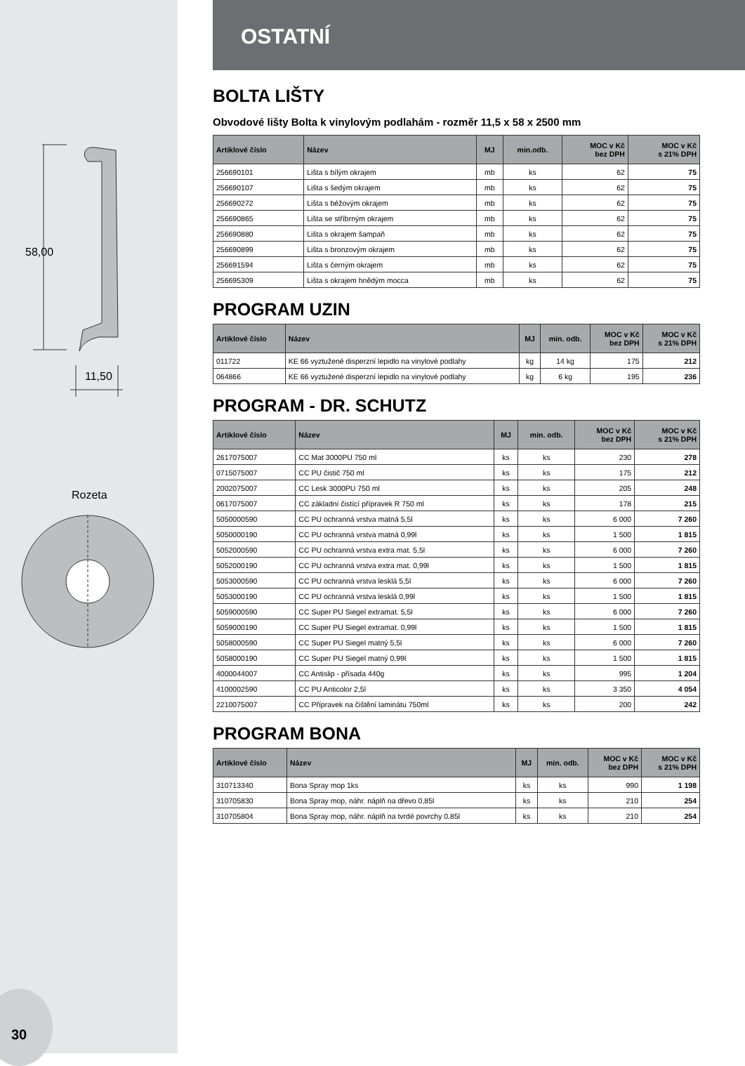58,00
11,50
Rozeta
30
OSTATNÍ
BOLTA LIŠTY
Obvodové lišty Bolta k vinylovým podlahám - rozměr 11,5 x 58 x 2500 mm
| Artiklové číslo | Název | MJ | min.odb. | MOC v Kč bez DPH | MOC v Kč s 21% DPH |
| --- | --- | --- | --- | --- | --- |
| 256690101 | Lišta s bílým okrajem | mb | ks | 62 | 75 |
| 256690107 | Lišta s šedým okrajem | mb | ks | 62 | 75 |
| 256690272 | Lišta s béžovým okrajem | mb | ks | 62 | 75 |
| 256690865 | Lišta se stříbrným okrajem | mb | ks | 62 | 75 |
| 256690880 | Lišta s okrajem šampaň | mb | ks | 62 | 75 |
| 256690899 | Lišta s bronzovým okrajem | mb | ks | 62 | 75 |
| 256691594 | Lišta s černým okrajem | mb | ks | 62 | 75 |
| 256695309 | Lišta s okrajem hnědým mocca | mb | ks | 62 | 75 |
PROGRAM UZIN
| Artiklové číslo | Název | MJ | min. odb. | MOC v Kč bez DPH | MOC v Kč s 21% DPH |
| --- | --- | --- | --- | --- | --- |
| 011722 | KE 66 vyztužené disperzní lepidlo na vinylové podlahy | kg | 14 kg | 175 | 212 |
| 064866 | KE 66 vyztužené disperzní lepidlo na vinylové podlahy | kg | 6 kg | 195 | 236 |
PROGRAM - DR. SCHUTZ
| Artiklové číslo | Název | MJ | min. odb. | MOC v Kč bez DPH | MOC v Kč s 21% DPH |
| --- | --- | --- | --- | --- | --- |
| 2617075007 | CC Mat 3000PU 750 ml | ks | ks | 230 | 278 |
| 0715075007 | CC PU čistič 750 ml | ks | ks | 175 | 212 |
| 2002075007 | CC Lesk 3000PU 750 ml | ks | ks | 205 | 248 |
| 0617075007 | CC základní čistící přípravek R 750 ml | ks | ks | 178 | 215 |
| 5050000590 | CC PU ochranná vrstva matná 5,5l | ks | ks | 6 000 | 7 260 |
| 5050000190 | CC PU ochranná vrstva matná 0,99l | ks | ks | 1 500 | 1 815 |
| 5052000590 | CC PU ochranná vrstva extra mat. 5,5l | ks | ks | 6 000 | 7 260 |
| 5052000190 | CC PU ochranná vrstva extra mat. 0,99l | ks | ks | 1 500 | 1 815 |
| 5053000590 | CC PU ochranná vrstva lesklá 5,5l | ks | ks | 6 000 | 7 260 |
| 5053000190 | CC PU ochranná vrstva lesklá 0,99l | ks | ks | 1 500 | 1 815 |
| 5059000590 | CC Super PU Siegel extramat. 5,5l | ks | ks | 6 000 | 7 260 |
| 5059000190 | CC Super PU Siegel extramat. 0,99l | ks | ks | 1 500 | 1 815 |
| 5058000590 | CC Super PU Siegel matný 5,5l | ks | ks | 6 000 | 7 260 |
| 5058000190 | CC Super PU Siegel matný 0,99l | ks | ks | 1 500 | 1 815 |
| 4000044007 | CC Antislip - přísada 440g | ks | ks | 995 | 1 204 |
| 4100002590 | CC PU Anticolor 2,5l | ks | ks | 3 350 | 4 054 |
| 2210075007 | CC Přípravek na čištění laminátu 750ml | ks | ks | 200 | 242 |
PROGRAM BONA
| Artiklové číslo | Název | MJ | min. odb. | MOC v Kč bez DPH | MOC v Kč s 21% DPH |
| --- | --- | --- | --- | --- | --- |
| 310713340 | Bona Spray mop 1ks | ks | ks | 990 | 1 198 |
| 310705830 | Bona Spray mop, náhr. náplň na dřevo 0,85l | ks | ks | 210 | 254 |
| 310705804 | Bona Spray mop, náhr. náplň na tvrdé povrchy 0,85l | ks | ks | 210 | 254 |